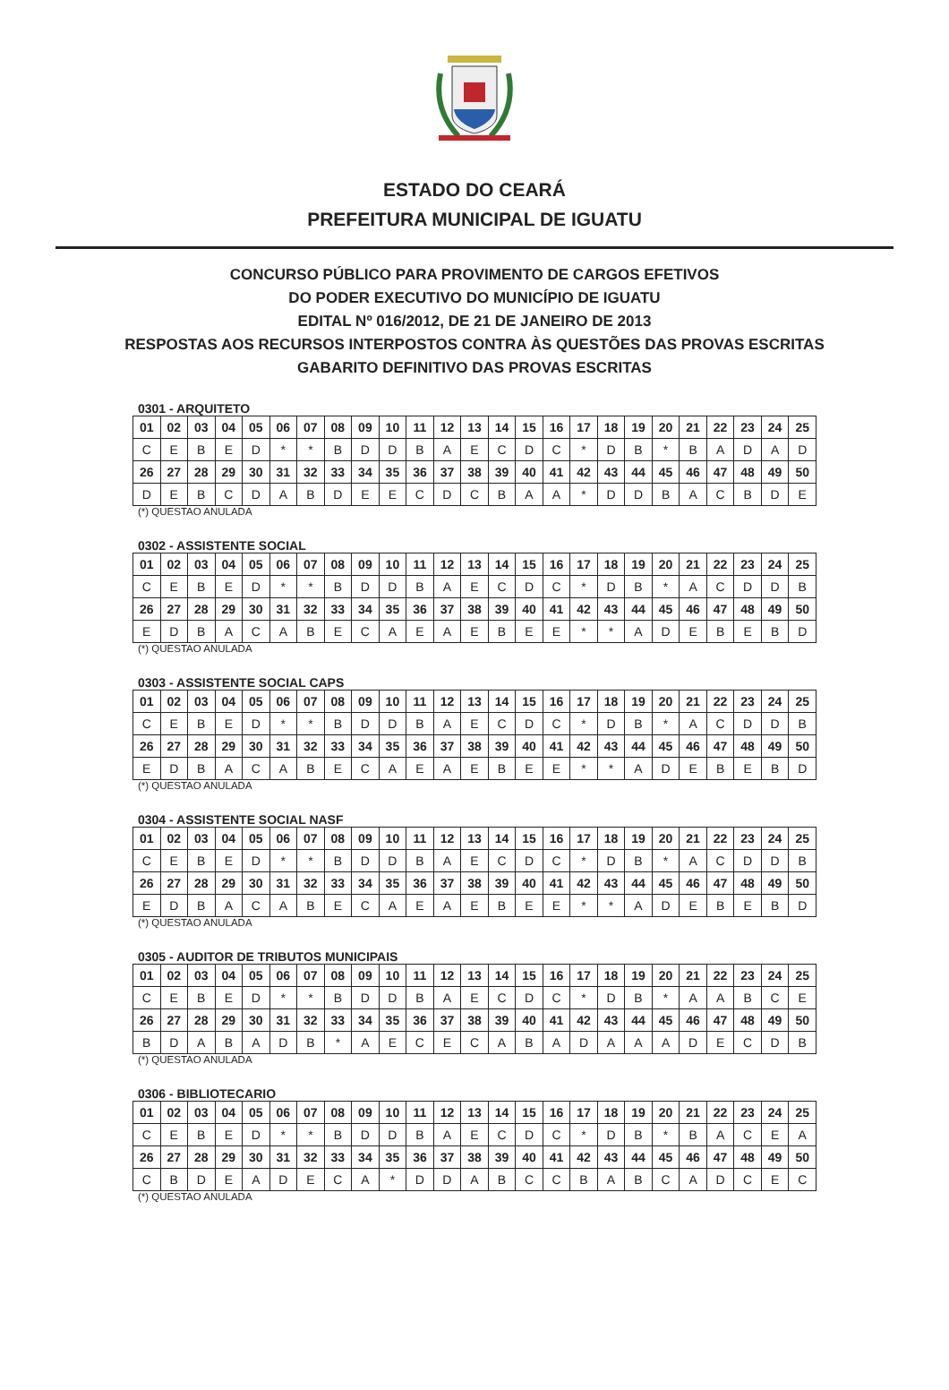ESTADO DO CEARÁ
PREFEITURA MUNICIPAL DE IGUATU
CONCURSO PÚBLICO PARA PROVIMENTO DE CARGOS EFETIVOS
DO PODER EXECUTIVO DO MUNICÍPIO DE IGUATU
EDITAL Nº 016/2012, DE 21 DE JANEIRO DE 2013
RESPOSTAS AOS RECURSOS INTERPOSTOS CONTRA ÀS QUESTÕES DAS PROVAS ESCRITAS
GABARITO DEFINITIVO DAS PROVAS ESCRITAS
0301 - ARQUITETO
| 01 | 02 | 03 | 04 | 05 | 06 | 07 | 08 | 09 | 10 | 11 | 12 | 13 | 14 | 15 | 16 | 17 | 18 | 19 | 20 | 21 | 22 | 23 | 24 | 25 |
| C | E | B | E | D | * | * | B | D | D | B | A | E | C | D | C | * | D | B | * | B | A | D | A | D |
| 26 | 27 | 28 | 29 | 30 | 31 | 32 | 33 | 34 | 35 | 36 | 37 | 38 | 39 | 40 | 41 | 42 | 43 | 44 | 45 | 46 | 47 | 48 | 49 | 50 |
| D | E | B | C | D | A | B | D | E | E | C | D | C | B | A | A | * | D | D | B | A | C | B | D | E |
(*) QUESTAO ANULADA
0302 - ASSISTENTE SOCIAL
| 01 | 02 | 03 | 04 | 05 | 06 | 07 | 08 | 09 | 10 | 11 | 12 | 13 | 14 | 15 | 16 | 17 | 18 | 19 | 20 | 21 | 22 | 23 | 24 | 25 |
| C | E | B | E | D | * | * | B | D | D | B | A | E | C | D | C | * | D | B | * | A | C | D | D | B |
| 26 | 27 | 28 | 29 | 30 | 31 | 32 | 33 | 34 | 35 | 36 | 37 | 38 | 39 | 40 | 41 | 42 | 43 | 44 | 45 | 46 | 47 | 48 | 49 | 50 |
| E | D | B | A | C | A | B | E | C | A | E | A | E | B | E | E | * | * | A | D | E | B | E | B | D |
(*) QUESTAO ANULADA
0303 - ASSISTENTE SOCIAL CAPS
| 01 | 02 | 03 | 04 | 05 | 06 | 07 | 08 | 09 | 10 | 11 | 12 | 13 | 14 | 15 | 16 | 17 | 18 | 19 | 20 | 21 | 22 | 23 | 24 | 25 |
| C | E | B | E | D | * | * | B | D | D | B | A | E | C | D | C | * | D | B | * | A | C | D | D | B |
| 26 | 27 | 28 | 29 | 30 | 31 | 32 | 33 | 34 | 35 | 36 | 37 | 38 | 39 | 40 | 41 | 42 | 43 | 44 | 45 | 46 | 47 | 48 | 49 | 50 |
| E | D | B | A | C | A | B | E | C | A | E | A | E | B | E | E | * | * | A | D | E | B | E | B | D |
(*) QUESTAO ANULADA
0304 - ASSISTENTE SOCIAL NASF
| 01 | 02 | 03 | 04 | 05 | 06 | 07 | 08 | 09 | 10 | 11 | 12 | 13 | 14 | 15 | 16 | 17 | 18 | 19 | 20 | 21 | 22 | 23 | 24 | 25 |
| C | E | B | E | D | * | * | B | D | D | B | A | E | C | D | C | * | D | B | * | A | C | D | D | B |
| 26 | 27 | 28 | 29 | 30 | 31 | 32 | 33 | 34 | 35 | 36 | 37 | 38 | 39 | 40 | 41 | 42 | 43 | 44 | 45 | 46 | 47 | 48 | 49 | 50 |
| E | D | B | A | C | A | B | E | C | A | E | A | E | B | E | E | * | * | A | D | E | B | E | B | D |
(*) QUESTAO ANULADA
0305 - AUDITOR DE TRIBUTOS MUNICIPAIS
| 01 | 02 | 03 | 04 | 05 | 06 | 07 | 08 | 09 | 10 | 11 | 12 | 13 | 14 | 15 | 16 | 17 | 18 | 19 | 20 | 21 | 22 | 23 | 24 | 25 |
| C | E | B | E | D | * | * | B | D | D | B | A | E | C | D | C | * | D | B | * | A | A | B | C | E |
| 26 | 27 | 28 | 29 | 30 | 31 | 32 | 33 | 34 | 35 | 36 | 37 | 38 | 39 | 40 | 41 | 42 | 43 | 44 | 45 | 46 | 47 | 48 | 49 | 50 |
| B | D | A | B | A | D | B | * | A | E | C | E | C | A | B | A | D | A | A | A | D | E | C | D | B |
(*) QUESTAO ANULADA
0306 - BIBLIOTECARIO
| 01 | 02 | 03 | 04 | 05 | 06 | 07 | 08 | 09 | 10 | 11 | 12 | 13 | 14 | 15 | 16 | 17 | 18 | 19 | 20 | 21 | 22 | 23 | 24 | 25 |
| C | E | B | E | D | * | * | B | D | D | B | A | E | C | D | C | * | D | B | * | B | A | C | E | A |
| 26 | 27 | 28 | 29 | 30 | 31 | 32 | 33 | 34 | 35 | 36 | 37 | 38 | 39 | 40 | 41 | 42 | 43 | 44 | 45 | 46 | 47 | 48 | 49 | 50 |
| C | B | D | E | A | D | E | C | A | * | D | D | A | B | C | C | B | A | B | C | A | D | C | E | C |
(*) QUESTAO ANULADA